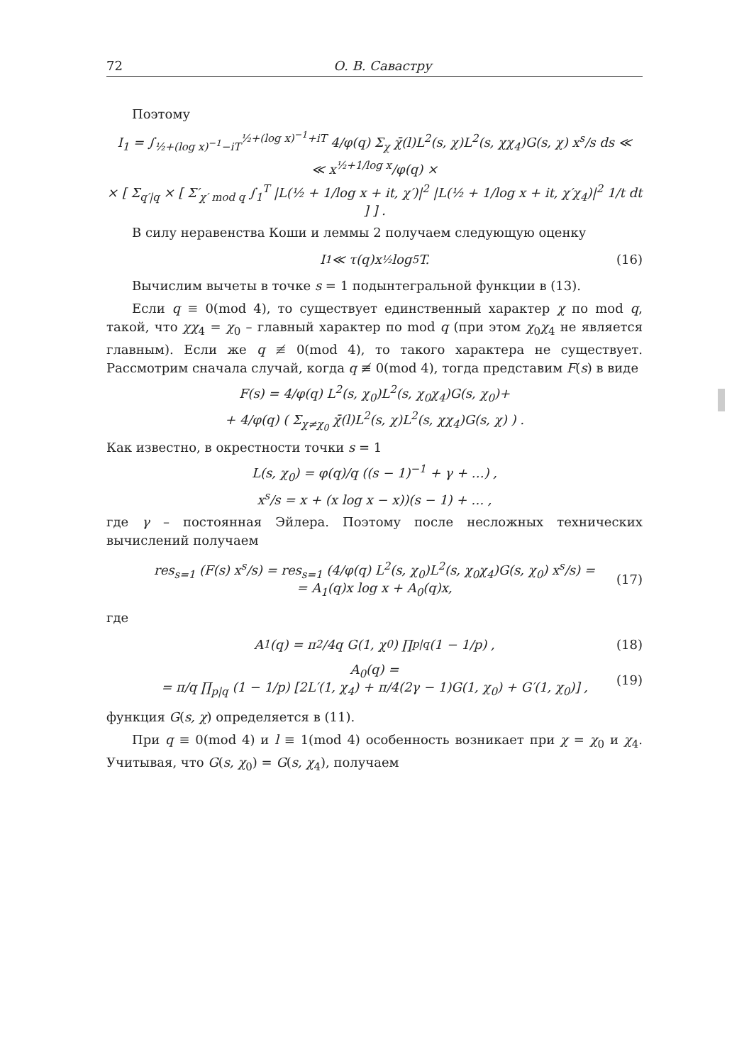72 О. В. Савастру
Поэтому
I<sub>1</sub> = ∫<sub>½+(log x)<sup>−1</sup>−iT</sub><sup>½+(log x)<sup>−1</sup>+iT</sup> 4/φ(q) Σ<sub>χ</sub> χ̄(l)L<sup>2</sup>(s, χ)L<sup>2</sup>(s, χχ<sub>4</sub>)G(s, χ) x<sup>s</sup>/s ds ≪
≪ x<sup>½+1/log x</sup>/φ(q) ×
× [ Σ<sub>q′|q</sub> × [ Σ′<sub>χ′ mod q</sub> ∫<sub>1</sub><sup>T</sup> |L(½ + 1/log x + it, χ′)|<sup>2</sup> |L(½ + 1/log x + it, χ′χ<sub>4</sub>)|<sup>2</sup> 1/t dt ] ] .
В силу неравенства Коши и леммы 2 получаем следующую оценку
I<sub>1</sub> ≪ τ(q)x<sup>½</sup> log<sup>5</sup> T. (16)
Вычислим вычеты в точке s = 1 подынтегральной функции в (13).
Если q ≡ 0(mod 4), то существует единственный характер χ по mod q, такой, что χχ<sub>4</sub> = χ<sub>0</sub> – главный характер по mod q (при этом χ<sub>0</sub>χ<sub>4</sub> не является главным). Если же q ≢ 0(mod 4), то такого характера не существует. Рассмотрим сначала случай, когда q ≢ 0(mod 4), тогда представим F(s) в виде
F(s) = 4/φ(q) L<sup>2</sup>(s, χ<sub>0</sub>)L<sup>2</sup>(s, χ<sub>0</sub>χ<sub>4</sub>)G(s, χ<sub>0</sub>)+
+ 4/φ(q) ( Σ<sub>χ≠χ<sub>0</sub></sub> χ̄(l)L<sup>2</sup>(s, χ)L<sup>2</sup>(s, χχ<sub>4</sub>)G(s, χ) ) .
Как известно, в окрестности точки s = 1
L(s, χ<sub>0</sub>) = φ(q)/q ((s − 1)<sup>−1</sup> + γ + …) ,
x<sup>s</sup>/s = x + (x log x − x))(s − 1) + … ,
где γ – постоянная Эйлера. Поэтому после несложных технических вычислений получаем
res<sub>s=1</sub> (F(s) x<sup>s</sup>/s) = res<sub>s=1</sub> (4/φ(q) L<sup>2</sup>(s, χ<sub>0</sub>)L<sup>2</sup>(s, χ<sub>0</sub>χ<sub>4</sub>)G(s, χ<sub>0</sub>) x<sup>s</sup>/s) =
= A<sub>1</sub>(q)x log x + A<sub>0</sub>(q)x,
(17)
где
A<sub>1</sub>(q) = π<sup>2</sup>/4q G(1, χ<sub>0</sub>) ∏<sub>p|q</sub> (1 − 1/p) , (18)
A<sub>0</sub>(q) =
= π/q ∏<sub>p|q</sub> (1 − 1/p) [2L′(1, χ<sub>4</sub>) + π/4(2γ − 1)G(1, χ<sub>0</sub>) + G′(1, χ<sub>0</sub>)] ,
(19)
функция G(s, χ) определяется в (11).
При q ≡ 0(mod 4) и l ≡ 1(mod 4) особенность возникает при χ = χ<sub>0</sub> и χ<sub>4</sub>. Учитывая, что G(s, χ<sub>0</sub>) = G(s, χ<sub>4</sub>), получаем